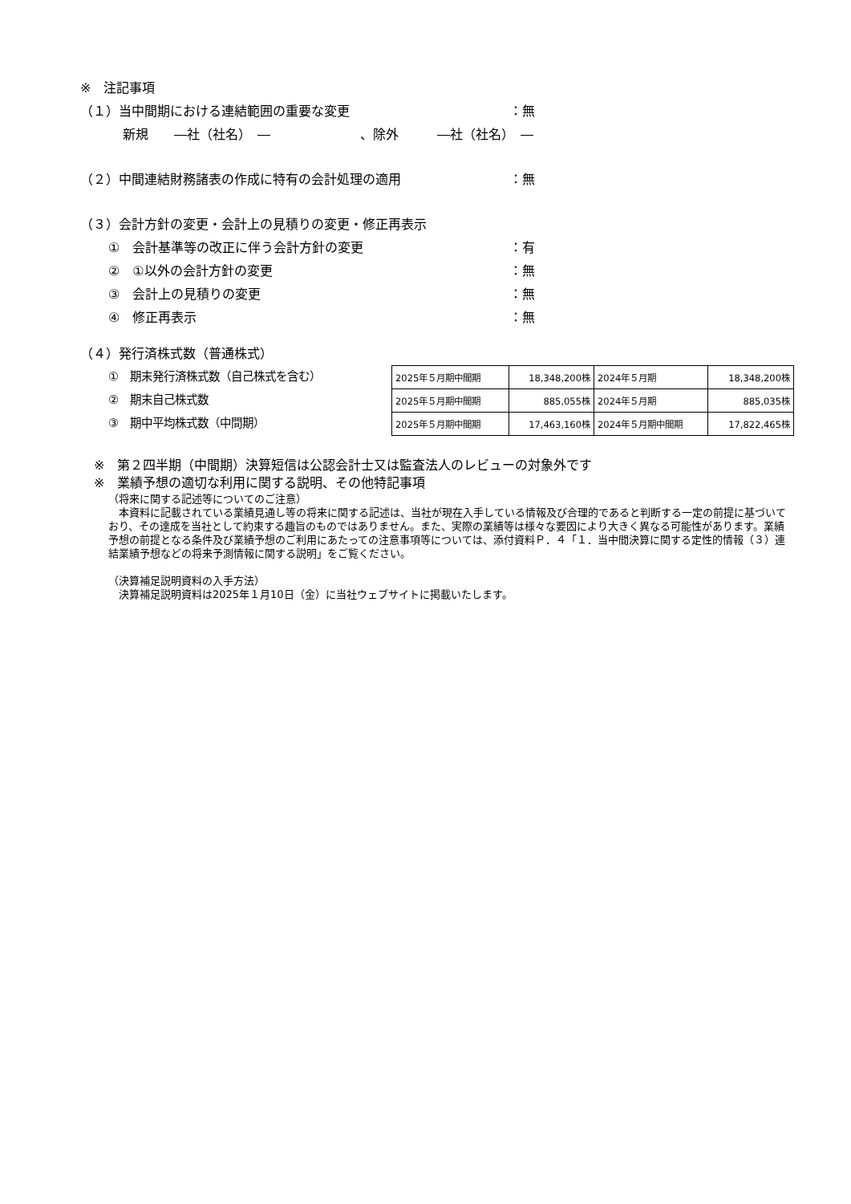※　注記事項
（１）当中間期における連結範囲の重要な変更 ：無
新規　　―社（社名）　―　　　　　　　、除外　　　―社（社名）　―
（２）中間連結財務諸表の作成に特有の会計処理の適用 ：無
（３）会計方針の変更・会計上の見積りの変更・修正再表示
①　会計基準等の改正に伴う会計方針の変更 ：有
②　①以外の会計方針の変更 ：無
③　会計上の見積りの変更 ：無
④　修正再表示 ：無
（４）発行済株式数（普通株式）
①　期末発行済株式数（自己株式を含む）
②　期末自己株式数
③　期中平均株式数（中間期）
| 2025年５月期中間期 | 18,348,200株 | 2024年５月期 | 18,348,200株 |
| 2025年５月期中間期 | 885,055株 | 2024年５月期 | 885,035株 |
| 2025年５月期中間期 | 17,463,160株 | 2024年５月期中間期 | 17,822,465株 |
※　第２四半期（中間期）決算短信は公認会計士又は監査法人のレビューの対象外です
※　業績予想の適切な利用に関する説明、その他特記事項
（将来に関する記述等についてのご注意）
　本資料に記載されている業績見通し等の将来に関する記述は、当社が現在入手している情報及び合理的であると判断する一定の前提に基づいており、その達成を当社として約束する趣旨のものではありません。また、実際の業績等は様々な要因により大きく異なる可能性があります。業績予想の前提となる条件及び業績予想のご利用にあたっての注意事項等については、添付資料Ｐ．４「１．当中間決算に関する定性的情報（３）連結業績予想などの将来予測情報に関する説明」をご覧ください。
（決算補足説明資料の入手方法）
　決算補足説明資料は2025年１月10日（金）に当社ウェブサイトに掲載いたします。